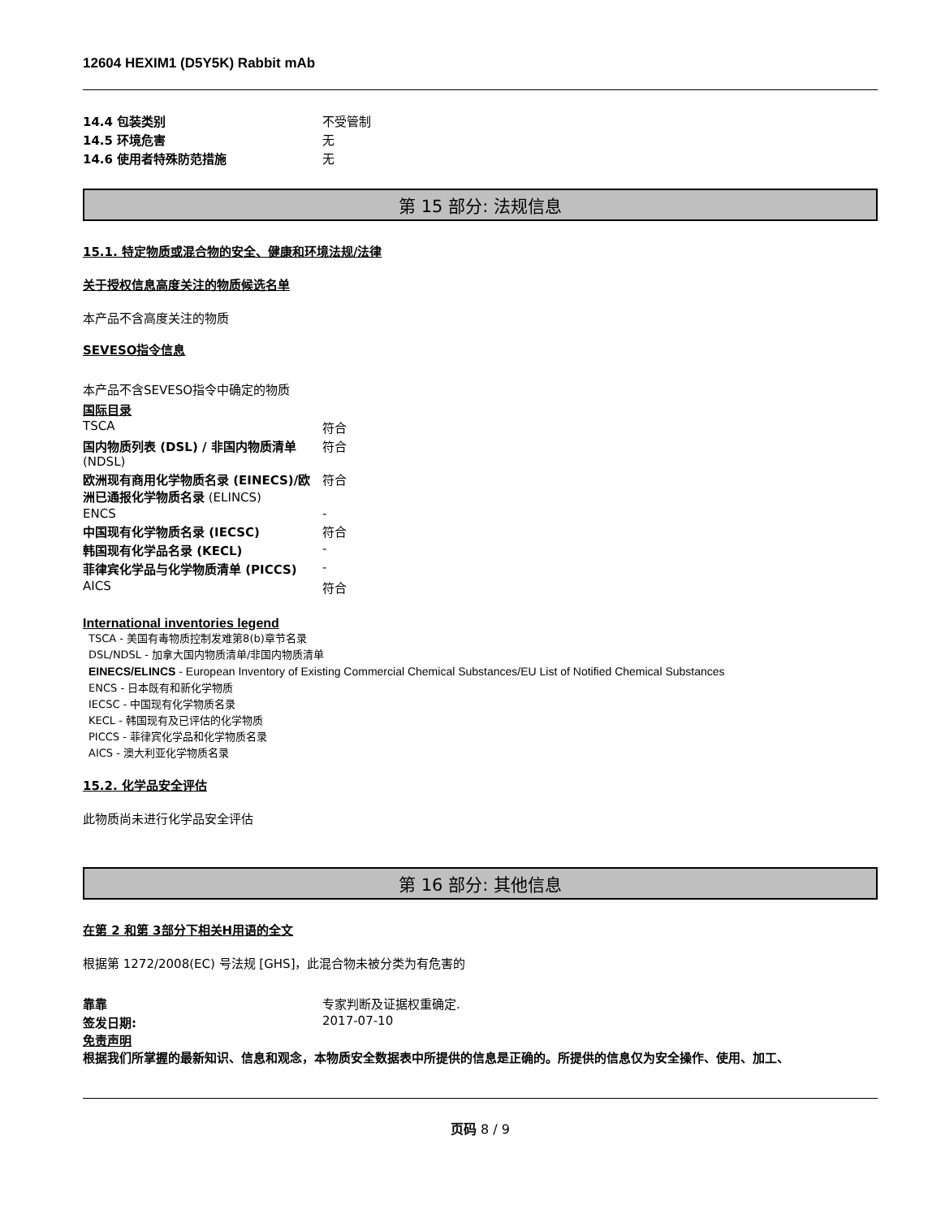12604 HEXIM1 (D5Y5K) Rabbit mAb
| 14.4 包装类别 | 不受管制 |
| 14.5 环境危害 | 无 |
| 14.6 使用者特殊防范措施 | 无 |
第 15 部分: 法规信息
15.1. 特定物质或混合物的安全、健康和环境法规/法律
关于授权信息高度关注的物质候选名单
本产品不含高度关注的物质
SEVESO指令信息
本产品不含SEVESO指令中确定的物质
国际目录
| TSCA | 符合 |
| 国内物质列表 (DSL) / 非国内物质清单 (NDSL) | 符合 |
| 欧洲现有商用化学物质名录 (EINECS)/欧洲已通报化学物质名录 (ELINCS) | 符合 |
| ENCS | - |
| 中国现有化学物质名录 (IECSC) | 符合 |
| 韩国现有化学品名录 (KECL) | - |
| 菲律宾化学品与化学物质清单 (PICCS) | - |
| AICS | 符合 |
International inventories legend
TSCA - 美国有毒物质控制发难第8(b)章节名录
DSL/NDSL - 加拿大国内物质清单/非国内物质清单
EINECS/ELINCS - European Inventory of Existing Commercial Chemical Substances/EU List of Notified Chemical Substances
ENCS - 日本既有和新化学物质
IECSC - 中国现有化学物质名录
KECL - 韩国现有及已评估的化学物质
PICCS - 菲律宾化学品和化学物质名录
AICS - 澳大利亚化学物质名录
15.2. 化学品安全评估
此物质尚未进行化学品安全评估
第 16 部分: 其他信息
在第 2 和第 3部分下相关H用语的全文
根据第 1272/2008(EC) 号法规 [GHS]，此混合物未被分类为有危害的
| 靠靠 | 专家判断及证据权重确定. |
| 签发日期: | 2017-07-10 |
免责声明
根据我们所掌握的最新知识、信息和观念，本物质安全数据表中所提供的信息是正确的。所提供的信息仅为安全操作、使用、加工、
页码 8 / 9